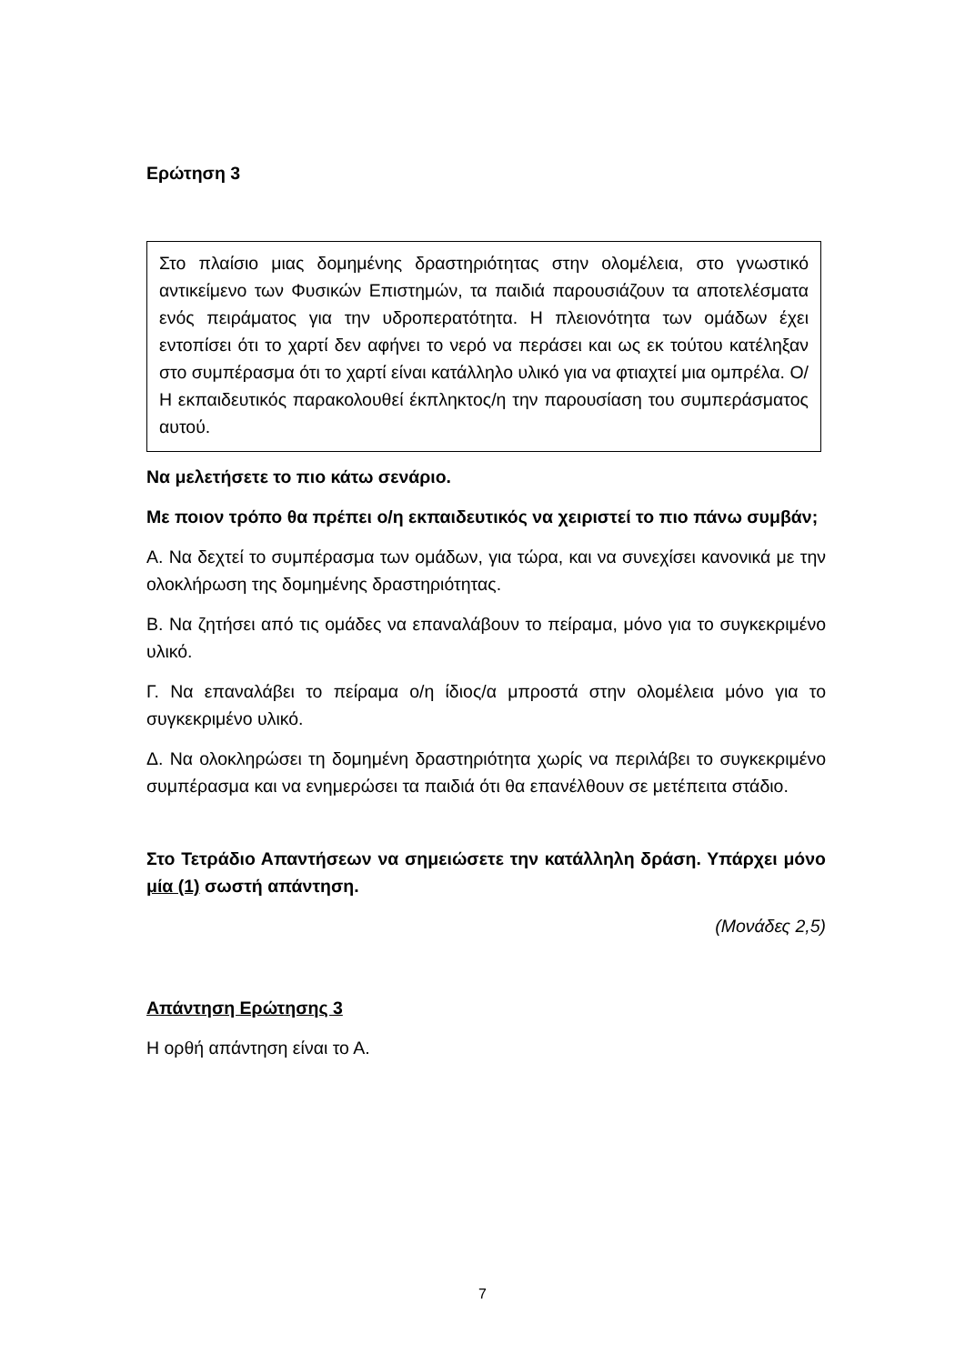Ερώτηση 3
Στο πλαίσιο μιας δομημένης δραστηριότητας στην ολομέλεια, στο γνωστικό αντικείμενο των Φυσικών Επιστημών, τα παιδιά παρουσιάζουν τα αποτελέσματα ενός πειράματος για την υδροπερατότητα. Η πλειονότητα των ομάδων έχει εντοπίσει ότι το χαρτί δεν αφήνει το νερό να περάσει και ως εκ τούτου κατέληξαν στο συμπέρασμα ότι το χαρτί είναι κατάλληλο υλικό για να φτιαχτεί μια ομπρέλα. Ο/Η εκπαιδευτικός παρακολουθεί έκπληκτος/η την παρουσίαση του συμπεράσματος αυτού.
Να μελετήσετε το πιο κάτω σενάριο.
Με ποιον τρόπο θα πρέπει ο/η εκπαιδευτικός να χειριστεί το πιο πάνω συμβάν;
Α. Να δεχτεί το συμπέρασμα των ομάδων, για τώρα, και να συνεχίσει κανονικά με την ολοκλήρωση της δομημένης δραστηριότητας.
Β. Να ζητήσει από τις ομάδες να επαναλάβουν το πείραμα, μόνο για το συγκεκριμένο υλικό.
Γ. Να επαναλάβει το πείραμα ο/η ίδιος/α μπροστά στην ολομέλεια μόνο για το συγκεκριμένο υλικό.
Δ. Να ολοκληρώσει τη δομημένη δραστηριότητα χωρίς να περιλάβει το συγκεκριμένο συμπέρασμα και να ενημερώσει τα παιδιά ότι θα επανέλθουν σε μετέπειτα στάδιο.
Στο Τετράδιο Απαντήσεων να σημειώσετε την κατάλληλη δράση. Υπάρχει μόνο μία (1) σωστή απάντηση.
(Μονάδες 2,5)
Απάντηση Ερώτησης 3
Η ορθή απάντηση είναι το Α.
7